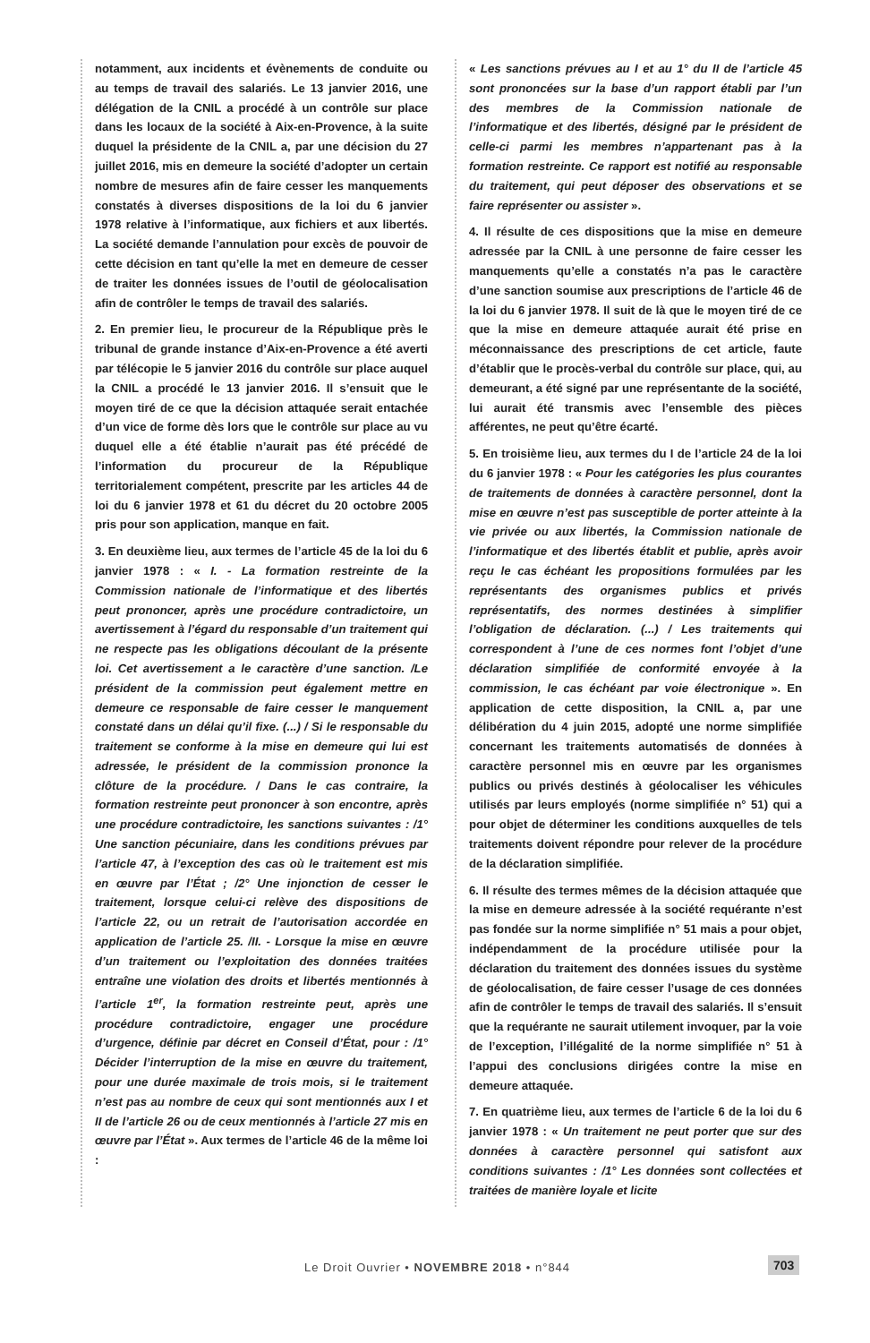notamment, aux incidents et évènements de conduite ou au temps de travail des salariés. Le 13 janvier 2016, une délégation de la CNIL a procédé à un contrôle sur place dans les locaux de la société à Aix-en-Provence, à la suite duquel la présidente de la CNIL a, par une décision du 27 juillet 2016, mis en demeure la société d’adopter un certain nombre de mesures afin de faire cesser les manquements constatés à diverses dispositions de la loi du 6 janvier 1978 relative à l’informatique, aux fichiers et aux libertés. La société demande l’annulation pour excès de pouvoir de cette décision en tant qu’elle la met en demeure de cesser de traiter les données issues de l’outil de géolocalisation afin de contrôler le temps de travail des salariés.
2. En premier lieu, le procureur de la République près le tribunal de grande instance d’Aix-en-Provence a été averti par télécopie le 5 janvier 2016 du contrôle sur place auquel la CNIL a procédé le 13 janvier 2016. Il s’ensuit que le moyen tiré de ce que la décision attaquée serait entachée d’un vice de forme dès lors que le contrôle sur place au vu duquel elle a été établie n’aurait pas été précédé de l’information du procureur de la République territorialement compétent, prescrite par les articles 44 de loi du 6 janvier 1978 et 61 du décret du 20 octobre 2005 pris pour son application, manque en fait.
3. En deuxième lieu, aux termes de l’article 45 de la loi du 6 janvier 1978 : « I. - La formation restreinte de la Commission nationale de l’informatique et des libertés peut prononcer, après une procédure contradictoire, un avertissement à l’égard du responsable d’un traitement qui ne respecte pas les obligations découlant de la présente loi. Cet avertissement a le caractère d’une sanction. /Le président de la commission peut également mettre en demeure ce responsable de faire cesser le manquement constaté dans un délai qu’il fixe. (...) / Si le responsable du traitement se conforme à la mise en demeure qui lui est adressée, le président de la commission prononce la clôture de la procédure. / Dans le cas contraire, la formation restreinte peut prononcer à son encontre, après une procédure contradictoire, les sanctions suivantes : /1° Une sanction pécuniaire, dans les conditions prévues par l’article 47, à l’exception des cas où le traitement est mis en œuvre par l’État ; /2° Une injonction de cesser le traitement, lorsque celui-ci relève des dispositions de l’article 22, ou un retrait de l’autorisation accordée en application de l’article 25. /II. - Lorsque la mise en œuvre d’un traitement ou l’exploitation des données traitées entraîne une violation des droits et libertés mentionnés à l’article 1<sup>er</sup>, la formation restreinte peut, après une procédure contradictoire, engager une procédure d’urgence, définie par décret en Conseil d’État, pour : /1° Décider l’interruption de la mise en œuvre du traitement, pour une durée maximale de trois mois, si le traitement n’est pas au nombre de ceux qui sont mentionnés aux I et II de l’article 26 ou de ceux mentionnés à l’article 27 mis en œuvre par l’État ». Aux termes de l’article 46 de la même loi :
« Les sanctions prévues au I et au 1° du II de l’article 45 sont prononcées sur la base d’un rapport établi par l’un des membres de la Commission nationale de l’informatique et des libertés, désigné par le président de celle-ci parmi les membres n’appartenant pas à la formation restreinte. Ce rapport est notifié au responsable du traitement, qui peut déposer des observations et se faire représenter ou assister ».
4. Il résulte de ces dispositions que la mise en demeure adressée par la CNIL à une personne de faire cesser les manquements qu’elle a constatés n’a pas le caractère d’une sanction soumise aux prescriptions de l’article 46 de la loi du 6 janvier 1978. Il suit de là que le moyen tiré de ce que la mise en demeure attaquée aurait été prise en méconnaissance des prescriptions de cet article, faute d’établir que le procès-verbal du contrôle sur place, qui, au demeurant, a été signé par une représentante de la société, lui aurait été transmis avec l’ensemble des pièces afférentes, ne peut qu’être écarté.
5. En troisième lieu, aux termes du I de l’article 24 de la loi du 6 janvier 1978 : « Pour les catégories les plus courantes de traitements de données à caractère personnel, dont la mise en œuvre n’est pas susceptible de porter atteinte à la vie privée ou aux libertés, la Commission nationale de l’informatique et des libertés établit et publie, après avoir reçu le cas échéant les propositions formulées par les représentants des organismes publics et privés représentatifs, des normes destinées à simplifier l’obligation de déclaration. (...) / Les traitements qui correspondent à l’une de ces normes font l’objet d’une déclaration simplifiée de conformité envoyée à la commission, le cas échéant par voie électronique ». En application de cette disposition, la CNIL a, par une délibération du 4 juin 2015, adopté une norme simplifiée concernant les traitements automatisés de données à caractère personnel mis en œuvre par les organismes publics ou privés destinés à géolocaliser les véhicules utilisés par leurs employés (norme simplifiée n° 51) qui a pour objet de déterminer les conditions auxquelles de tels traitements doivent répondre pour relever de la procédure de la déclaration simplifiée.
6. Il résulte des termes mêmes de la décision attaquée que la mise en demeure adressée à la société requérante n’est pas fondée sur la norme simplifiée n° 51 mais a pour objet, indépendamment de la procédure utilisée pour la déclaration du traitement des données issues du système de géolocalisation, de faire cesser l’usage de ces données afin de contrôler le temps de travail des salariés. Il s’ensuit que la requérante ne saurait utilement invoquer, par la voie de l’exception, l’illégalité de la norme simplifiée n° 51 à l’appui des conclusions dirigées contre la mise en demeure attaquée.
7. En quatrième lieu, aux termes de l’article 6 de la loi du 6 janvier 1978 : « Un traitement ne peut porter que sur des données à caractère personnel qui satisfont aux conditions suivantes : /1° Les données sont collectées et traitées de manière loyale et licite
Le Droit Ouvrier • NOVEMBRE 2018 • n°844
703